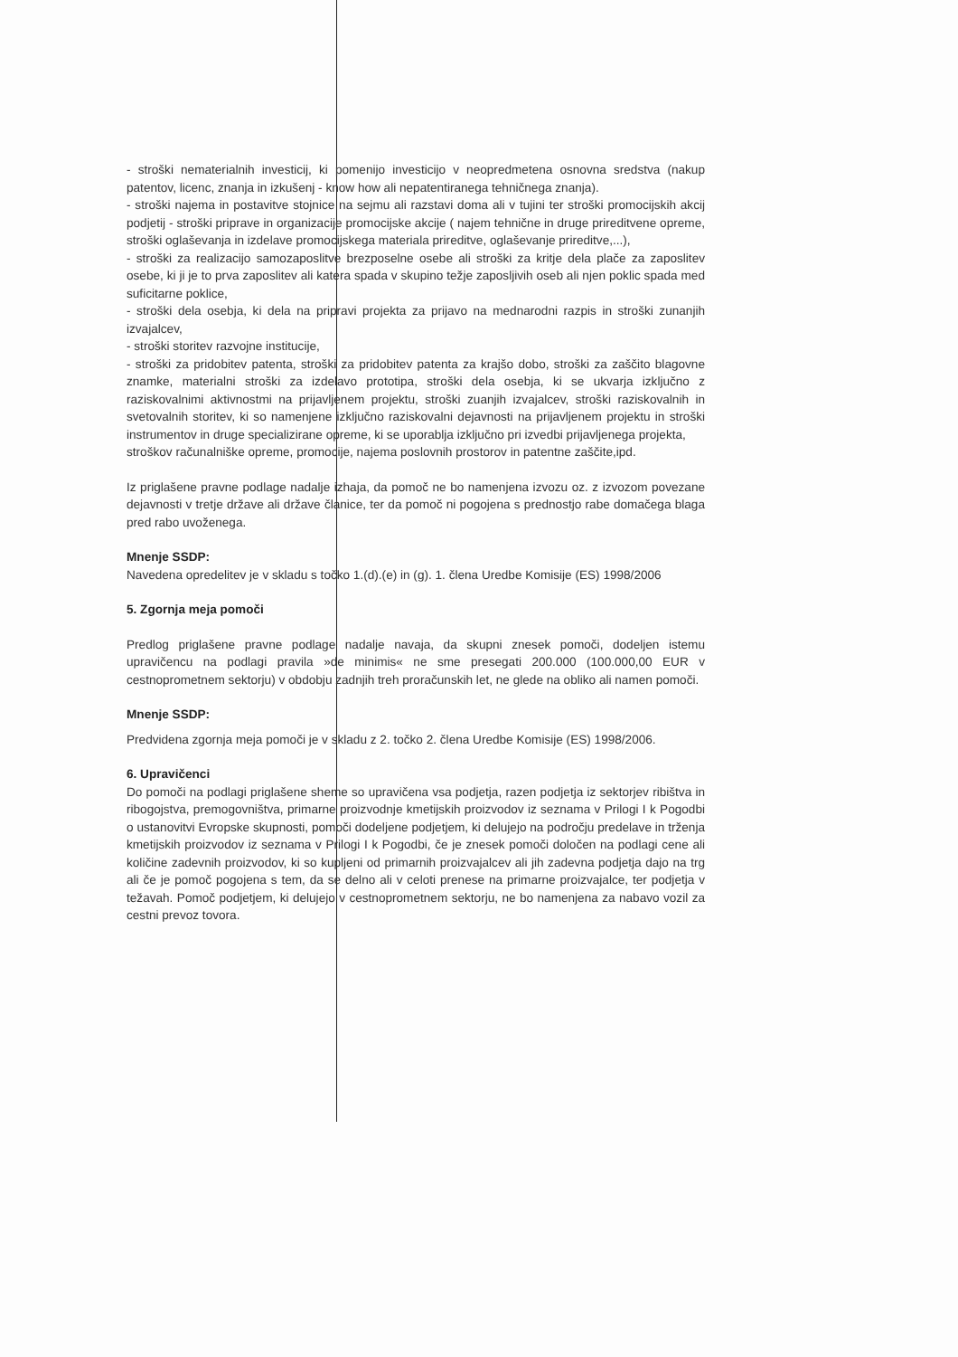- stroški nematerialnih investicij, ki pomenijo investicijo v neopredmetena osnovna sredstva (nakup patentov, licenc, znanja in izkušenj - know how ali nepatentiranega tehničnega znanja).
- stroški najema in postavitve stojnice na sejmu ali razstavi doma ali v tujini ter stroški promocijskih akcij podjetij - stroški priprave in organizacije promocijske akcije ( najem tehnične in druge prireditvene opreme, stroški oglaševanja in izdelave promocijskega materiala prireditve, oglaševanje prireditve,...),
- stroški za realizacijo samozaposlitve brezposelne osebe ali stroški za kritje dela plače za zaposlitev osebe, ki ji je to prva zaposlitev ali katera spada v skupino težje zaposljivih oseb ali njen poklic spada med suficitarne poklice,
- stroški dela osebja, ki dela na pripravi projekta za prijavo na mednarodni razpis in stroški zunanjih izvajalcev,
- stroški storitev razvojne institucije,
- stroški za pridobitev patenta, stroški za pridobitev patenta za krajšo dobo, stroški za zaščito blagovne znamke, materialni stroški za izdelavo prototipa, stroški dela osebja, ki se ukvarja izključno z raziskovalnimi aktivnostmi na prijavljenem projektu, stroški zuanjih izvajalcev, stroški raziskovalnih in svetovalnih storitev, ki so namenjene izključno raziskovalni dejavnosti na prijavljenem projektu in stroški instrumentov in druge specializirane opreme, ki se uporablja izključno pri izvedbi prijavljenega projekta,
stroškov računalniške opreme, promocije, najema poslovnih prostorov in patentne zaščite,ipd.
Iz priglašene pravne podlage nadalje izhaja, da pomoč ne bo namenjena izvozu oz. z izvozom povezane dejavnosti v tretje države ali države članice, ter da pomoč ni pogojena s prednostjo rabe domačega blaga pred rabo uvoženega.
Mnenje SSDP:
Navedena opredelitev je v skladu s točko 1.(d).(e) in (g). 1. člena Uredbe Komisije (ES) 1998/2006
5. Zgornja meja pomoči
Predlog priglašene pravne podlage nadalje navaja, da skupni znesek pomoči, dodeljen istemu upravičencu na podlagi pravila »de minimis« ne sme presegati 200.000 (100.000,00 EUR v cestnoprometnem sektorju) v obdobju zadnjih treh proračunskih let, ne glede na obliko ali namen pomoči.
Mnenje SSDP:
Predvidena zgornja meja pomoči je v skladu z 2. točko 2. člena Uredbe Komisije (ES) 1998/2006.
6. Upravičenci
Do pomoči na podlagi priglašene sheme so upravičena vsa podjetja, razen podjetja iz sektorjev ribištva in ribogojstva, premogovništva, primarne proizvodnje kmetijskih proizvodov iz seznama v Prilogi I k Pogodbi o ustanovitvi Evropske skupnosti, pomoči dodeljene podjetjem, ki delujejo na področju predelave in trženja kmetijskih proizvodov iz seznama v Prilogi I k Pogodbi, če je znesek pomoči določen na podlagi cene ali količine zadevnih proizvodov, ki so kupljeni od primarnih proizvajalcev ali jih zadevna podjetja dajo na trg ali če je pomoč pogojena s tem, da se delno ali v celoti prenese na primarne proizvajalce, ter podjetja v težavah. Pomoč podjetjem, ki delujejo v cestnoprometnem sektorju, ne bo namenjena za nabavo vozil za cestni prevoz tovora.